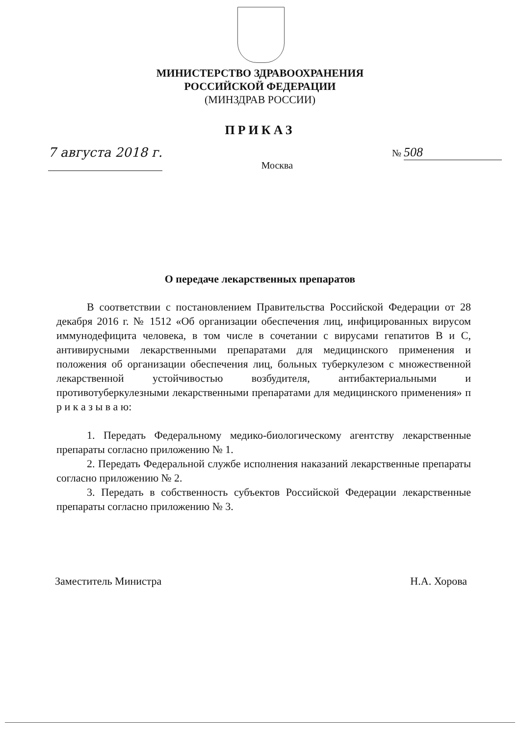МИНИСТЕРСТВО ЗДРАВООХРАНЕНИЯ
РОССИЙСКОЙ ФЕДЕРАЦИИ
(МИНЗДРАВ РОССИИ)
ПРИКАЗ
7 августа 2018 г.
Москва
№ 508
О передаче лекарственных препаратов
В соответствии с постановлением Правительства Российской Федерации от 28 декабря 2016 г. № 1512 «Об организации обеспечения лиц, инфицированных вирусом иммунодефицита человека, в том числе в сочетании с вирусами гепатитов B и C, антивирусными лекарственными препаратами для медицинского применения и положения об организации обеспечения лиц, больных туберкулезом с множественной лекарственной устойчивостью возбудителя, антибактериальными и противотуберкулезными лекарственными препаратами для медицинского применения» п р и к а з ы в а ю:
1. Передать Федеральному медико-биологическому агентству лекарственные препараты согласно приложению № 1.
2. Передать Федеральной службе исполнения наказаний лекарственные препараты согласно приложению № 2.
3. Передать в собственность субъектов Российской Федерации лекарственные препараты согласно приложению № 3.
Заместитель Министра Н.А. Хорова